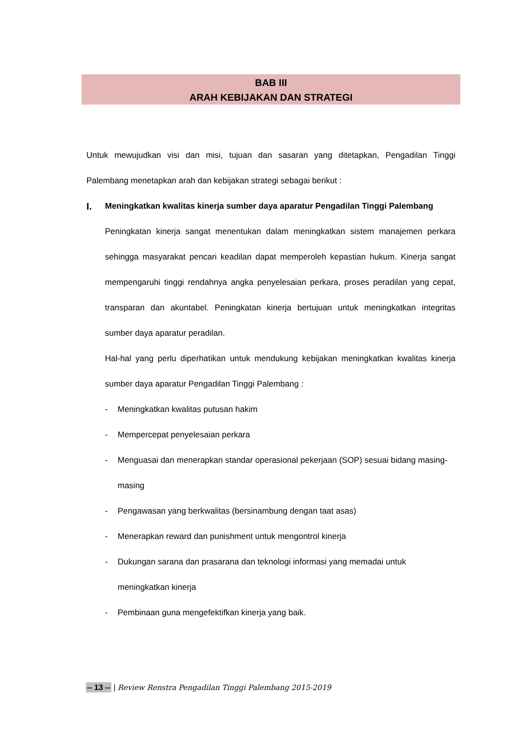BAB III
ARAH KEBIJAKAN DAN STRATEGI
Untuk mewujudkan visi dan misi, tujuan dan sasaran yang ditetapkan, Pengadilan Tinggi Palembang menetapkan arah dan kebijakan strategi sebagai berikut :
I.
Meningkatkan kwalitas kinerja sumber daya aparatur Pengadilan Tinggi Palembang
Peningkatan kinerja sangat menentukan dalam meningkatkan sistem manajemen perkara sehingga masyarakat pencari keadilan dapat memperoleh kepastian hukum. Kinerja sangat mempengaruhi tinggi rendahnya angka penyelesaian perkara, proses peradilan yang cepat, transparan dan akuntabel. Peningkatan kinerja bertujuan untuk meningkatkan integritas sumber daya aparatur peradilan.
Hal-hal yang perlu diperhatikan untuk mendukung kebijakan meningkatkan kwalitas kinerja sumber daya aparatur Pengadilan Tinggi Palembang :
- Meningkatkan kwalitas putusan hakim
- Mempercepat penyelesaian perkara
- Menguasai dan menerapkan standar operasional pekerjaan (SOP) sesuai bidang masing-masing
- Pengawasan yang berkwalitas (bersinambung dengan taat asas)
- Menerapkan reward dan punishment untuk mengontrol kinerja
- Dukungan sarana dan prasarana dan teknologi informasi yang memadai untuk meningkatkan kinerja
- Pembinaan guna mengefektifkan kinerja yang baik.
-- 13 -- | Review Renstra Pengadilan Tinggi Palembang 2015-2019